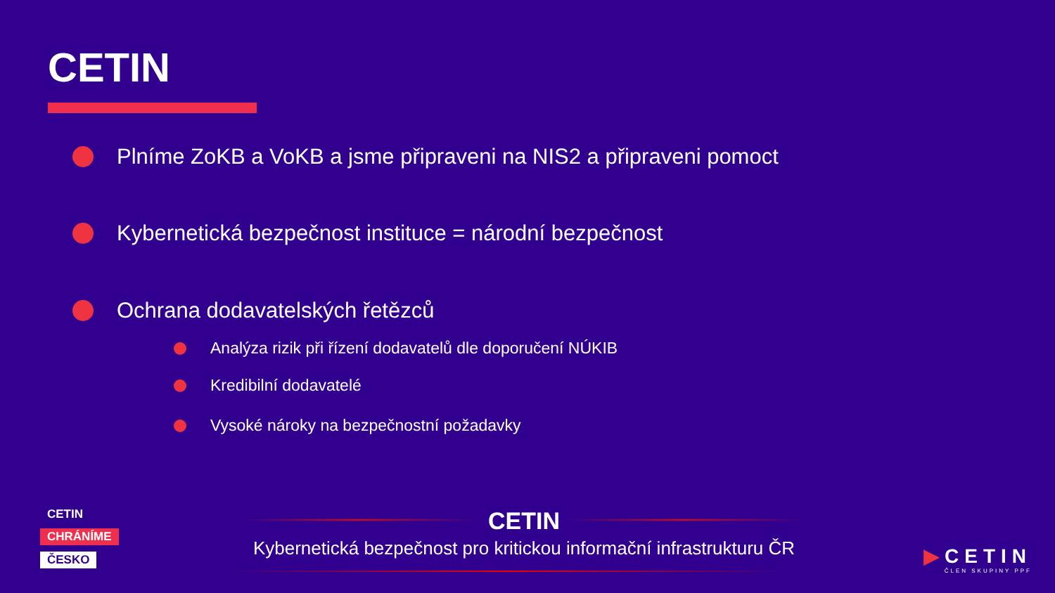CETIN
Plníme ZoKB a VoKB a jsme připraveni na NIS2 a připraveni pomoct
Kybernetická bezpečnost instituce = národní bezpečnost
Ochrana dodavatelských řetězců
Analýza rizik při řízení dodavatelů dle doporučení NÚKIB
Kredibilní dodavatelé
Vysoké nároky na bezpečnostní požadavky
CETIN
CHRÁNÍME
ČESKO
CETIN
Kybernetická bezpečnost pro kritickou informační infrastrukturu ČR
▶CETIN
ČLEN SKUPINY PPF